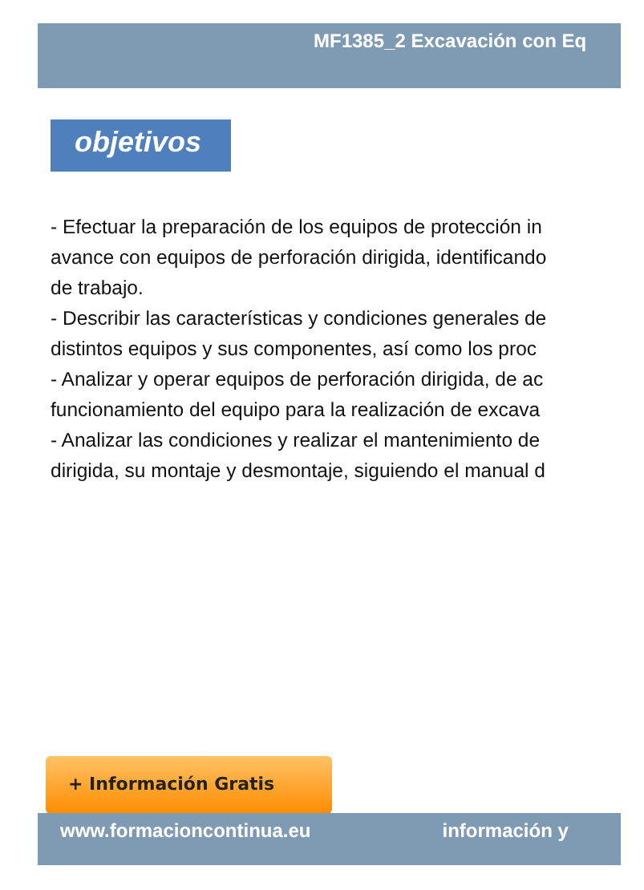MF1385_2 Excavación con Eq
objetivos
- Efectuar la preparación de los equipos de protección in
avance con equipos de perforación dirigida, identificando
de trabajo.
- Describir las características y condiciones generales de
distintos equipos y sus componentes, así como los proc
- Analizar y operar equipos de perforación dirigida, de ac
funcionamiento del equipo para la realización de excava
- Analizar las condiciones y realizar el mantenimiento de
dirigida, su montaje y desmontaje, siguiendo el manual d
+ Información Gratis
www.formacioncontinua.eu información y